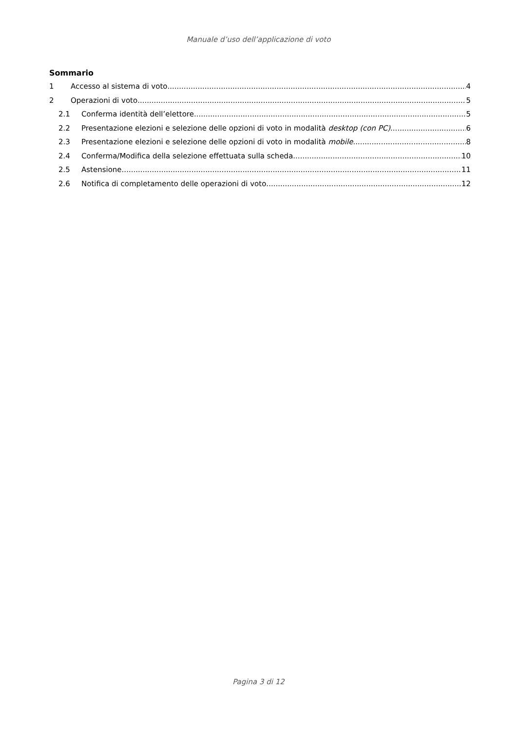Manuale d’uso dell’applicazione di voto
Sommario
1 Accesso al sistema di voto 4
2 Operazioni di voto 5
2.1 Conferma identità dell’elettore 5
2.2 Presentazione elezioni e selezione delle opzioni di voto in modalità desktop (con PC) 6
2.3 Presentazione elezioni e selezione delle opzioni di voto in modalità mobile 8
2.4 Conferma/Modifica della selezione effettuata sulla scheda 10
2.5 Astensione 11
2.6 Notifica di completamento delle operazioni di voto 12
Pagina 3 di 12